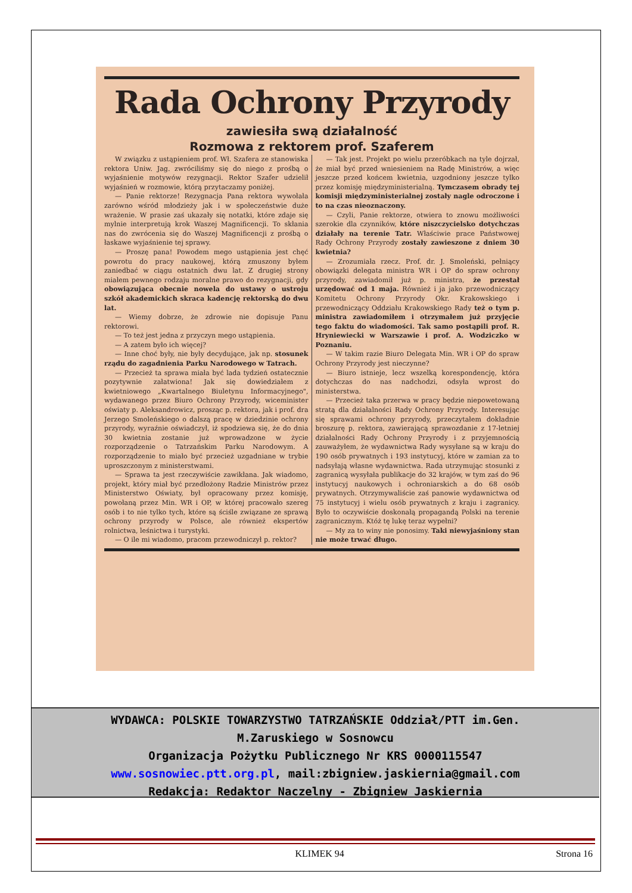Rada Ochrony Przyrody
zawiesiła swą działalność
Rozmowa z rektorem prof. Szaferem
W związku z ustąpieniem prof. Wł. Szafera ze stanowiska rektora Uniw. Jag. zwróciliśmy się do niego z prośbą o wyjaśnienie motywów rezygnacji. Rektor Szafer udzielił wyjaśnień w rozmowie, którą przytaczamy poniżej.
— Panie rektorze! Rezygnacja Pana rektora wywołała zarówno wśród młodzieży jak i w społeczeństwie duże wrażenie. W prasie zaś ukazały się notatki, które zdaje się mylnie interpretują krok Waszej Magnificencji. To skłania nas do zwrócenia się do Waszej Magnificencji z prośbą o łaskawe wyjaśnienie tej sprawy.
— Proszę pana! Powodem mego ustąpienia jest chęć powrotu do pracy naukowej, którą zmuszony byłem zaniedbać w ciągu ostatnich dwu lat. Z drugiej strony miałem pewnego rodzaju moralne prawo do rezygnacji, gdy obowiązująca obecnie nowela do ustawy o ustroju szkół akademickich skraca kadencję rektorską do dwu lat.
— Wiemy dobrze, że zdrowie nie dopisuje Panu rektorowi.
— To też jest jedna z przyczyn mego ustąpienia.
— A zatem było ich więcej?
— Inne choć były, nie były decydujące, jak np. stosunek rządu do zagadnienia Parku Narodowego w Tatrach.
— Przecież ta sprawa miała być lada tydzień ostatecznie pozytywnie załatwiona! Jak się dowiedziałem z kwietniowego „Kwartalnego Biuletynu Informacyjnego", wydawanego przez Biuro Ochrony Przyrody, wiceminister oświaty p. Aleksandrowicz, prosząc p. rektora, jak i prof. dra Jerzego Smoleńskiego o dalszą pracę w dziedzinie ochrony przyrody, wyraźnie oświadczył, iż spodziewa się, że do dnia 30 kwietnia zostanie już wprowadzone w życie rozporządzenie o Tatrzańskim Parku Narodowym. A rozporządzenie to miało być przecież uzgadniane w trybie uproszczonym z ministerstwami.
— Sprawa ta jest rzeczywiście zawikłana. Jak wiadomo, projekt, który miał być przedłożony Radzie Ministrów przez Ministerstwo Oświaty, był opracowany przez komisję, powołaną przez Min. WR i OP, w której pracowało szereg osób i to nie tylko tych, które są ściśle związane ze sprawą ochrony przyrody w Polsce, ale również ekspertów rolnictwa, leśnictwa i turystyki.
— O ile mi wiadomo, pracom przewodniczył p. rektor?
— Tak jest. Projekt po wielu przeróbkach na tyle dojrzał, że miał być przed wniesieniem na Radę Ministrów, a więc jeszcze przed końcem kwietnia, uzgodniony jeszcze tylko przez komisję międzyministerialną. Tymczasem obrady tej komisji międzyministerialnej zostały nagle odroczone i to na czas nieoznaczony.
— Czyli, Panie rektorze, otwiera to znowu możliwości szerokie dla czynników, które niszczycielsko dotychczas działały na terenie Tatr. Właściwie prace Państwowej Rady Ochrony Przyrody zostały zawieszone z dniem 30 kwietnia?
— Zrozumiała rzecz. Prof. dr. J. Smoleński, pełniący obowiązki delegata ministra WR i OP do spraw ochrony przyrody, zawiadomił już p. ministra, że przestał urzędować od 1 maja. Również i ja jako przewodniczący Komitetu Ochrony Przyrody Okr. Krakowskiego i przewodniczący Oddziału Krakowskiego Rady też o tym p. ministra zawiadomiłem i otrzymałem już przyjęcie tego faktu do wiadomości. Tak samo postąpili prof. R. Hryniewiecki w Warszawie i prof. A. Wodziczko w Poznaniu.
— W takim razie Biuro Delegata Min. WR i OP do spraw Ochrony Przyrody jest nieczynne?
— Biuro istnieje, lecz wszelką korespondencję, która dotychczas do nas nadchodzi, odsyła wprost do ministerstwa.
— Przecież taka przerwa w pracy będzie niepowetowaną stratą dla działalności Rady Ochrony Przyrody. Interesując się sprawami ochrony przyrody, przeczytałem dokładnie broszurę p. rektora, zawierającą sprawozdanie z 17-letniej działalności Rady Ochrony Przyrody i z przyjemnością zauważyłem, że wydawnictwa Rady wysyłane są w kraju do 190 osób prywatnych i 193 instytucyj, które w zamian za to nadsyłają własne wydawnictwa. Rada utrzymując stosunki z zagranicą wysyłała publikacje do 32 krajów, w tym zaś do 96 instytucyj naukowych i ochroniarskich a do 68 osób prywatnych. Otrzymywaliście zaś panowie wydawnictwa od 75 instytucyj i wielu osób prywatnych z kraju i zagranicy. Było to oczywiście doskonałą propagandą Polski na terenie zagranicznym. Któż tę lukę teraz wypełni?
— My za to winy nie ponosimy. Taki niewyjaśniony stan nie może trwać długo.
WYDAWCA: POLSKIE TOWARZYSTWO TATRZAŃSKIE Oddział/PTT im.Gen.
M.Zaruskiego w Sosnowcu
Organizacja Pożytku Publicznego Nr KRS 0000115547
www.sosnowiec.ptt.org.pl, mail:zbigniew.jaskiernia@gmail.com
Redakcja: Redaktor Naczelny - Zbigniew Jaskiernia
KLIMEK 94 Strona 16